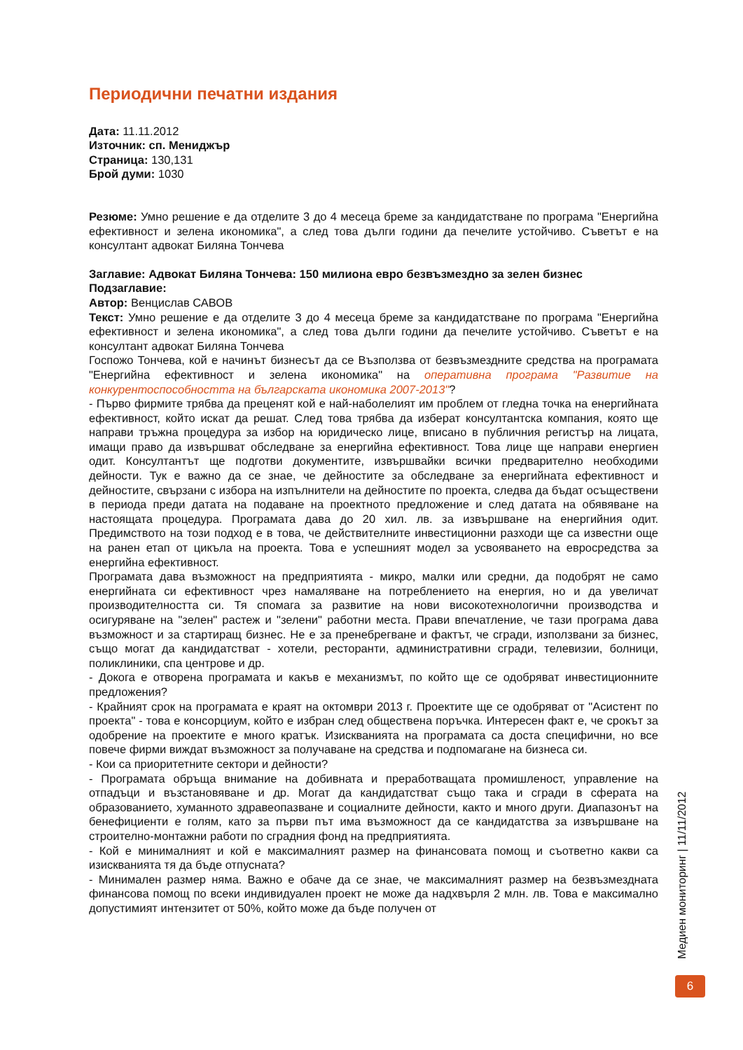Периодични печатни издания
Дата: 11.11.2012
Източник: сп. Мениджър
Страница: 130,131
Брой думи: 1030
Резюме: Умно решение е да отделите 3 до 4 месеца бреме за кандидатстване по програма "Енергийна ефективност и зелена икономика", а след това дълги години да печелите устойчиво. Съветът е на консултант адвокат Биляна Тончева
Заглавие: Адвокат Биляна Тончева: 150 милиона евро безвъзмездно за зелен бизнес
Подзаглавие:
Автор: Венцислав САВОВ
Текст: Умно решение е да отделите 3 до 4 месеца бреме за кандидатстване по програма "Енергийна ефективност и зелена икономика", а след това дълги години да печелите устойчиво. Съветът е на консултант адвокат Биляна Тончева
Госпожо Тончева, кой е начинът бизнесът да се Възползва от безвъзмездните средства на програмата "Енергийна ефективност и зелена икономика" на оперативна програма "Развитие на конкурентоспособността на българската икономика 2007-2013"?
- Първо фирмите трябва да преценят кой е най-наболелият им проблем от гледна точка на енергийната ефективност, който искат да решат. След това трябва да изберат консултантска компания, която ще направи тръжна процедура за избор на юридическо лице, вписано в публичния регистър на лицата, имащи право да извършват обследване за енергийна ефективност. Това лице ще направи енергиен одит. Консултантът ще подготви документите, извършвайки всички предварително необходими дейности. Тук е важно да се знае, че дейностите за обследване за енергийната ефективност и дейностите, свързани с избора на изпълнители на дейностите по проекта, следва да бъдат осъществени в периода преди датата на подаване на проектното предложение и след датата на обявяване на настоящата процедура. Програмата дава до 20 хил. лв. за извършване на енергийния одит. Предимството на този подход е в това, че действителните инвестиционни разходи ще са известни още на ранен етап от цикъла на проекта. Това е успешният модел за усвояването на евросредства за енергийна ефективност.
Програмата дава възможност на предприятията - микро, малки или средни, да подобрят не само енергийната си ефективност чрез намаляване на потреблението на енергия, но и да увеличат производителността си. Тя спомага за развитие на нови високотехнологични производства и осигуряване на "зелен" растеж и "зелени" работни места. Прави впечатление, че тази програма дава възможност и за стартиращ бизнес. Не е за пренебрегване и фактът, че сгради, използвани за бизнес, също могат да кандидатстват - хотели, ресторанти, административни сгради, телевизии, болници, поликлиники, спа центрове и др.
- Докога е отворена програмата и какъв е механизмът, по който ще се одобряват инвестиционните предложения?
- Крайният срок на програмата е краят на октомври 2013 г. Проектите ще се одобряват от "Асистент по проекта" - това е консорциум, който е избран след обществена поръчка. Интересен факт е, че срокът за одобрение на проектите е много кратък. Изискванията на програмата са доста специфични, но все повече фирми виждат възможност за получаване на средства и подпомагане на бизнеса си.
- Кои са приоритетните сектори и дейности?
- Програмата обръща внимание на добивната и преработващата промишленост, управление на отпадъци и възстановяване и др. Могат да кандидатстват също така и сгради в сферата на образованието, хуманното здравеопазване и социалните дейности, както и много други. Диапазонът на бенефициенти е голям, като за първи път има възможност да се кандидатства за извършване на строително-монтажни работи по сградния фонд на предприятията.
- Кой е минималният и кой е максималният размер на финансовата помощ и съответно какви са изискванията тя да бъде отпусната?
- Минимален размер няма. Важно е обаче да се знае, че максималният размер на безвъзмездната финансова помощ по всеки индивидуален проект не може да надхвърля 2 млн. лв. Това е максимално допустимият интензитет от 50%, който може да бъде получен от
Медиен мониторинг | 11/11/2012
6